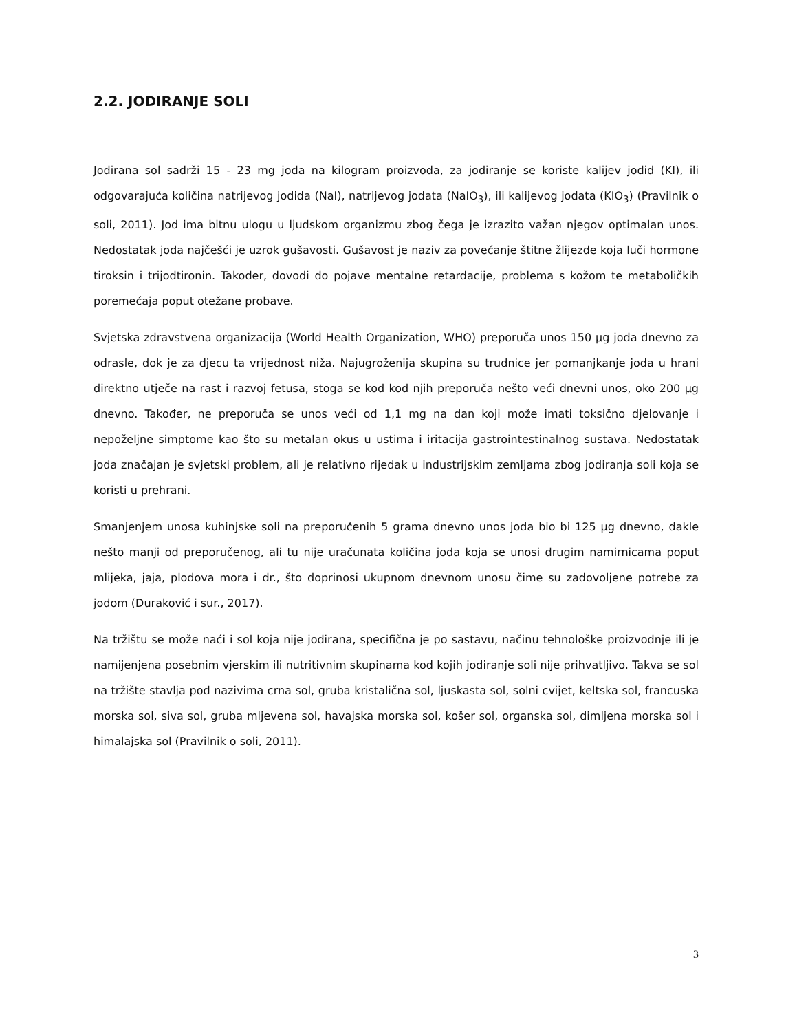2.2. JODIRANJE SOLI
Jodirana sol sadrži 15 - 23 mg joda na kilogram proizvoda, za jodiranje se koriste kalijev jodid (KI), ili odgovarajuća količina natrijevog jodida (NaI), natrijevog jodata (NaIO<sub>3</sub>), ili kalijevog jodata (KIO<sub>3</sub>) (Pravilnik o soli, 2011). Jod ima bitnu ulogu u ljudskom organizmu zbog čega je izrazito važan njegov optimalan unos. Nedostatak joda najčešći je uzrok gušavosti. Gušavost je naziv za povećanje štitne žlijezde koja luči hormone tiroksin i trijodtironin. Također, dovodi do pojave mentalne retardacije, problema s kožom te metaboličkih poremećaja poput otežane probave.
Svjetska zdravstvena organizacija (World Health Organization, WHO) preporuča unos 150 μg joda dnevno za odrasle, dok je za djecu ta vrijednost niža. Najugroženija skupina su trudnice jer pomanjkanje joda u hrani direktno utječe na rast i razvoj fetusa, stoga se kod kod njih preporuča nešto veći dnevni unos, oko 200 μg dnevno. Također, ne preporuča se unos veći od 1,1 mg na dan koji može imati toksično djelovanje i nepoželjne simptome kao što su metalan okus u ustima i iritacija gastrointestinalnog sustava. Nedostatak joda značajan je svjetski problem, ali je relativno rijedak u industrijskim zemljama zbog jodiranja soli koja se koristi u prehrani.
Smanjenjem unosa kuhinjske soli na preporučenih 5 grama dnevno unos joda bio bi 125 μg dnevno, dakle nešto manji od preporučenog, ali tu nije uračunata količina joda koja se unosi drugim namirnicama poput mlijeka, jaja, plodova mora i dr., što doprinosi ukupnom dnevnom unosu čime su zadovoljene potrebe za jodom (Duraković i sur., 2017).
Na tržištu se može naći i sol koja nije jodirana, specifična je po sastavu, načinu tehnološke proizvodnje ili je namijenjena posebnim vjerskim ili nutritivnim skupinama kod kojih jodiranje soli nije prihvatljivo. Takva se sol na tržište stavlja pod nazivima crna sol, gruba kristalična sol, ljuskasta sol, solni cvijet, keltska sol, francuska morska sol, siva sol, gruba mljevena sol, havajska morska sol, košer sol, organska sol, dimljena morska sol i himalajska sol (Pravilnik o soli, 2011).
3